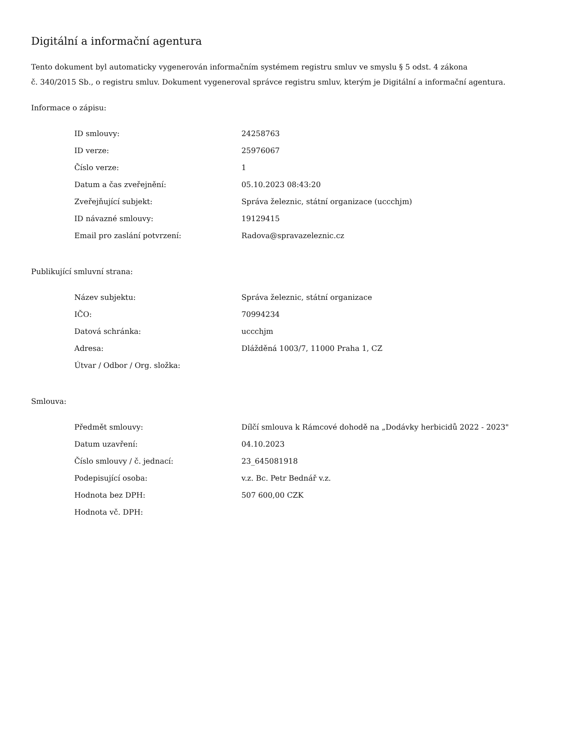Digitální a informační agentura
Tento dokument byl automaticky vygenerován informačním systémem registru smluv ve smyslu § 5 odst. 4 zákona
č. 340/2015 Sb., o registru smluv. Dokument vygeneroval správce registru smluv, kterým je Digitální a informační agentura.
Informace o zápisu:
| ID smlouvy: | 24258763 |
| ID verze: | 25976067 |
| Číslo verze: | 1 |
| Datum a čas zveřejnění: | 05.10.2023 08:43:20 |
| Zveřejňující subjekt: | Správa železnic, státní organizace (uccchjm) |
| ID návazné smlouvy: | 19129415 |
| Email pro zaslání potvrzení: | Radova@spravazeleznic.cz |
Publikující smluvní strana:
| Název subjektu: | Správa železnic, státní organizace |
| IČO: | 70994234 |
| Datová schránka: | uccchjm |
| Adresa: | Dlážděná 1003/7, 11000 Praha 1, CZ |
| Útvar / Odbor / Org. složka: | |
Smlouva:
| Předmět smlouvy: | Dílčí smlouva k Rámcové dohodě na „Dodávky herbicidů 2022 - 2023" |
| Datum uzavření: | 04.10.2023 |
| Číslo smlouvy / č. jednací: | 23_645081918 |
| Podepisující osoba: | v.z. Bc. Petr Bednář v.z. |
| Hodnota bez DPH: | 507 600,00 CZK |
| Hodnota vč. DPH: | |